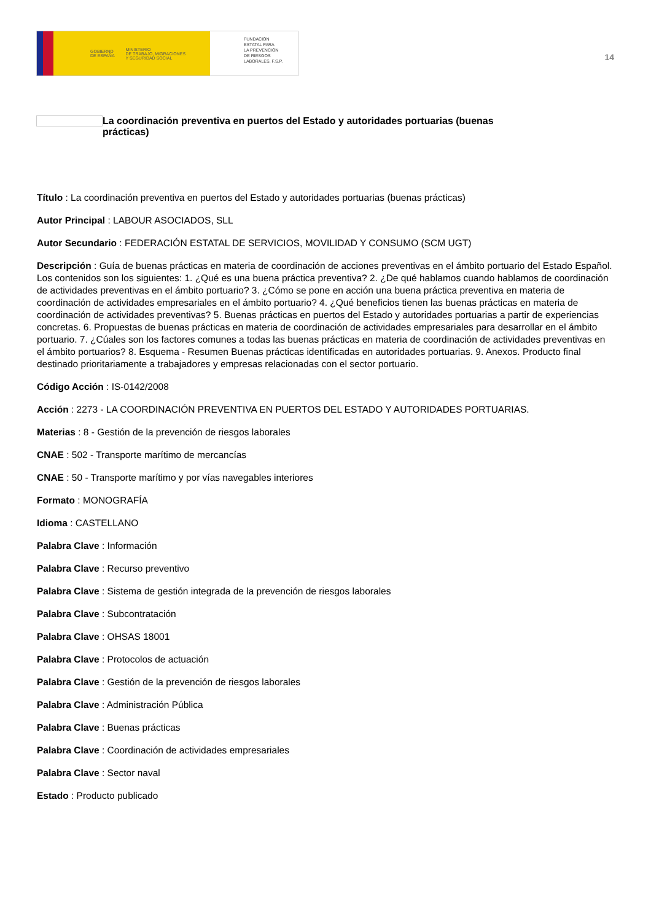GOBIERNO
DE ESPAÑA MINISTERIO
DE TRABAJO, MIGRACIONES
Y SEGURIDAD SOCIAL
FUNDACIÓN
ESTATAL PARA
LA PREVENCIÓN
DE RIESGOS
LABORALES, F.S.P.
14
La coordinación preventiva en puertos del Estado y autoridades portuarias (buenas prácticas)
Título : La coordinación preventiva en puertos del Estado y autoridades portuarias (buenas prácticas)
Autor Principal : LABOUR ASOCIADOS, SLL
Autor Secundario : FEDERACIÓN ESTATAL DE SERVICIOS, MOVILIDAD Y CONSUMO (SCM UGT)
Descripción : Guía de buenas prácticas en materia de coordinación de acciones preventivas en el ámbito portuario del Estado Español. Los contenidos son los siguientes: 1. ¿Qué es una buena práctica preventiva? 2. ¿De qué hablamos cuando hablamos de coordinación de actividades preventivas en el ámbito portuario? 3. ¿Cómo se pone en acción una buena práctica preventiva en materia de coordinación de actividades empresariales en el ámbito portuario? 4. ¿Qué beneficios tienen las buenas prácticas en materia de coordinación de actividades preventivas? 5. Buenas prácticas en puertos del Estado y autoridades portuarias a partir de experiencias concretas. 6. Propuestas de buenas prácticas en materia de coordinación de actividades empresariales para desarrollar en el ámbito portuario. 7. ¿Cúales son los factores comunes a todas las buenas prácticas en materia de coordinación de actividades preventivas en el ámbito portuarios? 8. Esquema - Resumen Buenas prácticas identificadas en autoridades portuarias. 9. Anexos. Producto final destinado prioritariamente a trabajadores y empresas relacionadas con el sector portuario.
Código Acción : IS-0142/2008
Acción : 2273 - LA COORDINACIÓN PREVENTIVA EN PUERTOS DEL ESTADO Y AUTORIDADES PORTUARIAS.
Materias : 8 - Gestión de la prevención de riesgos laborales
CNAE : 502 - Transporte marítimo de mercancías
CNAE : 50 - Transporte marítimo y por vías navegables interiores
Formato : MONOGRAFÍA
Idioma : CASTELLANO
Palabra Clave : Información
Palabra Clave : Recurso preventivo
Palabra Clave : Sistema de gestión integrada de la prevención de riesgos laborales
Palabra Clave : Subcontratación
Palabra Clave : OHSAS 18001
Palabra Clave : Protocolos de actuación
Palabra Clave : Gestión de la prevención de riesgos laborales
Palabra Clave : Administración Pública
Palabra Clave : Buenas prácticas
Palabra Clave : Coordinación de actividades empresariales
Palabra Clave : Sector naval
Estado : Producto publicado